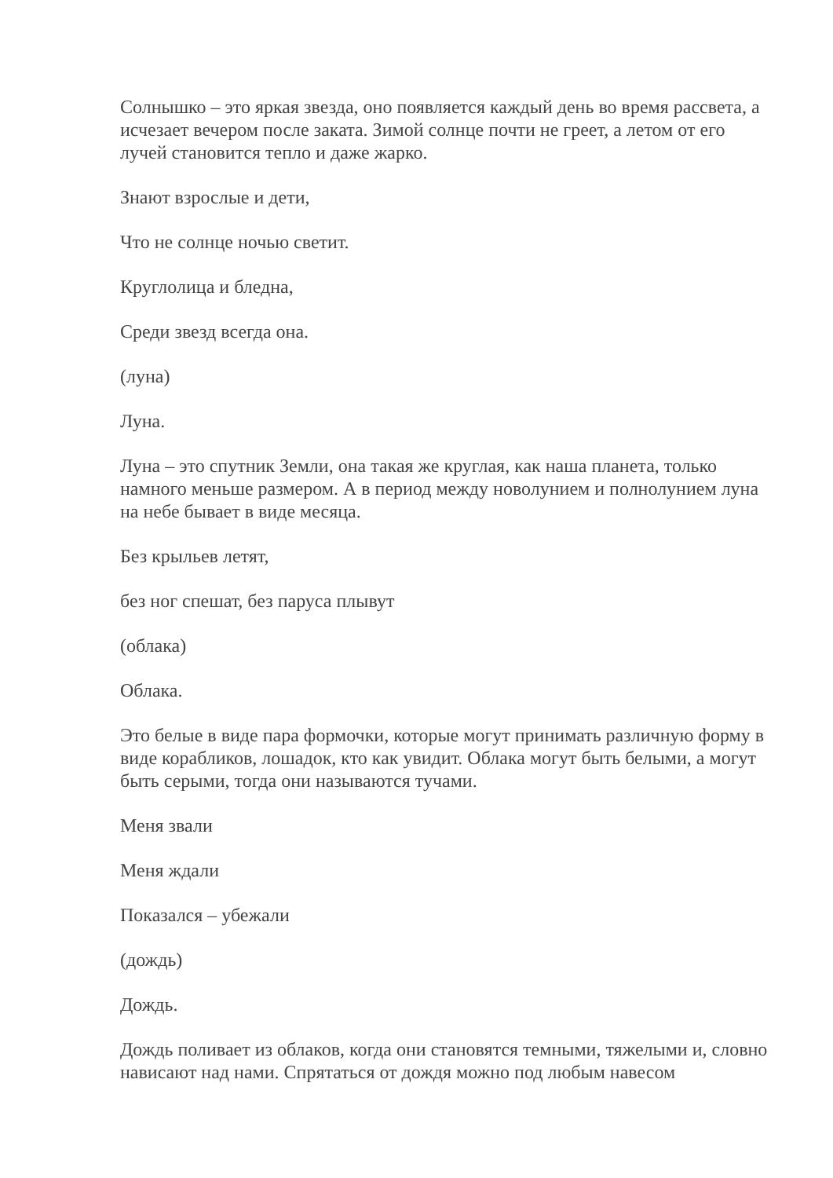Солнышко – это яркая звезда, оно появляется каждый день во время рассвета, а исчезает вечером после заката. Зимой солнце почти не греет, а летом от его лучей становится тепло и даже жарко.
Знают взрослые и дети,
Что не солнце ночью светит.
Круглолица и бледна,
Среди звезд всегда она.
(луна)
Луна.
Луна – это спутник Земли, она такая же круглая, как наша планета, только намного меньше размером. А в период между новолунием и полнолунием луна на небе бывает в виде месяца.
Без крыльев летят,
без ног спешат, без паруса плывут
(облака)
Облака.
Это белые в виде пара формочки, которые могут принимать различную форму в виде корабликов, лошадок, кто как увидит. Облака могут быть белыми, а могут быть серыми, тогда они называются тучами.
Меня звали
Меня ждали
Показался – убежали
(дождь)
Дождь.
Дождь поливает из облаков, когда они становятся темными, тяжелыми и, словно нависают над нами. Спрятаться от дождя можно под любым навесом